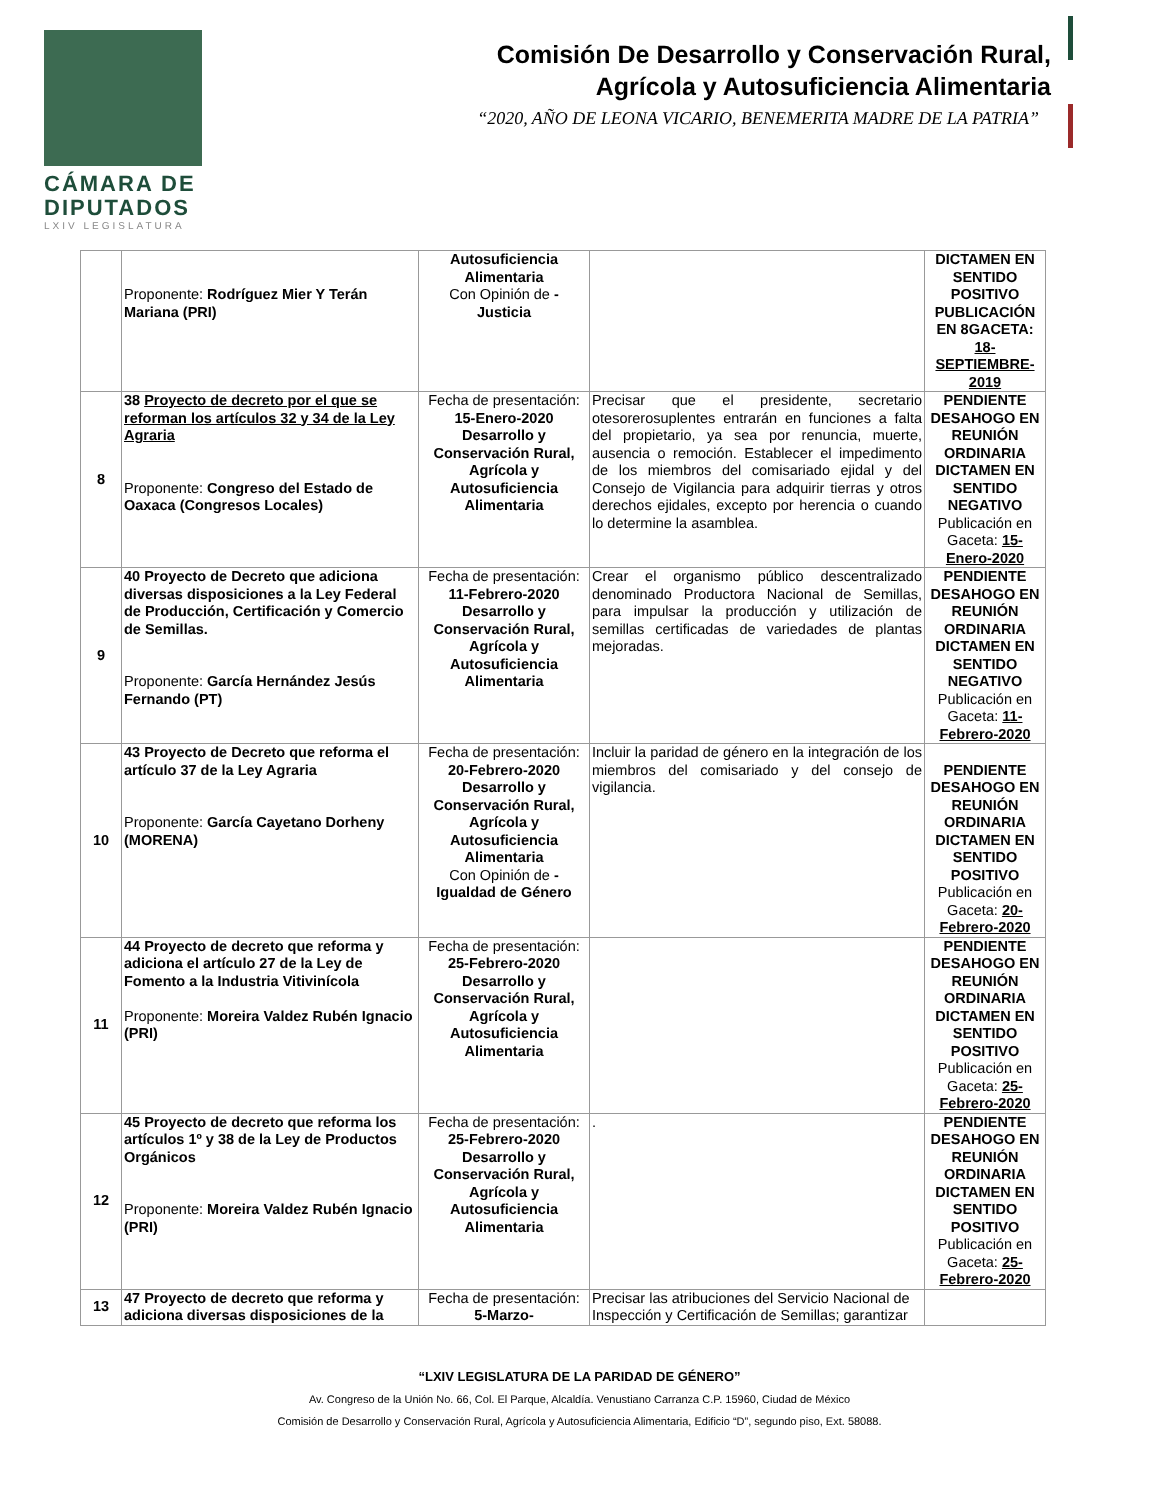CÁMARA DE
DIPUTADOS
LXIV LEGISLATURA
Comisión De Desarrollo y Conservación Rural,
Agrícola y Autosuficiencia Alimentaria
“2020, AÑO DE LEONA VICARIO, BENEMERITA MADRE DE LA PATRIA”
| | Proponente: Rodríguez Mier Y Terán Mariana (PRI) | Autosuficiencia Alimentaria Con Opinión de - Justicia | | DICTAMEN EN SENTIDO POSITIVO PUBLICACIÓN EN 8GACETA: 18-SEPTIEMBRE-2019 |
| 8 | 38 Proyecto de decreto por el que se reforman los artículos 32 y 34 de la Ley Agraria Proponente: Congreso del Estado de Oaxaca (Congresos Locales) | Fecha de presentación: 15-Enero-2020 Desarrollo y Conservación Rural, Agrícola y Autosuficiencia Alimentaria | Precisar que el presidente, secretario otesorerosuplentes entrarán en funciones a falta del propietario, ya sea por renuncia, muerte, ausencia o remoción. Establecer el impedimento de los miembros del comisariado ejidal y del Consejo de Vigilancia para adquirir tierras y otros derechos ejidales, excepto por herencia o cuando lo determine la asamblea. | PENDIENTE DESAHOGO EN REUNIÓN ORDINARIA DICTAMEN EN SENTIDO NEGATIVO Publicación en Gaceta: 15-Enero-2020 |
| 9 | 40 Proyecto de Decreto que adiciona diversas disposiciones a la Ley Federal de Producción, Certificación y Comercio de Semillas. Proponente: García Hernández Jesús Fernando (PT) | Fecha de presentación: 11-Febrero-2020 Desarrollo y Conservación Rural, Agrícola y Autosuficiencia Alimentaria | Crear el organismo público descentralizado denominado Productora Nacional de Semillas, para impulsar la producción y utilización de semillas certificadas de variedades de plantas mejoradas. | PENDIENTE DESAHOGO EN REUNIÓN ORDINARIA DICTAMEN EN SENTIDO NEGATIVO Publicación en Gaceta: 11-Febrero-2020 |
| 10 | 43 Proyecto de Decreto que reforma el artículo 37 de la Ley Agraria Proponente: García Cayetano Dorheny (MORENA) | Fecha de presentación: 20-Febrero-2020 Desarrollo y Conservación Rural, Agrícola y Autosuficiencia Alimentaria Con Opinión de - Igualdad de Género | Incluir la paridad de género en la integración de los miembros del comisariado y del consejo de vigilancia. | PENDIENTE DESAHOGO EN REUNIÓN ORDINARIA DICTAMEN EN SENTIDO POSITIVO Publicación en Gaceta: 20-Febrero-2020 |
| 11 | 44 Proyecto de decreto que reforma y adiciona el artículo 27 de la Ley de Fomento a la Industria Vitivinícola Proponente: Moreira Valdez Rubén Ignacio (PRI) | Fecha de presentación: 25-Febrero-2020 Desarrollo y Conservación Rural, Agrícola y Autosuficiencia Alimentaria | | PENDIENTE DESAHOGO EN REUNIÓN ORDINARIA DICTAMEN EN SENTIDO POSITIVO Publicación en Gaceta: 25-Febrero-2020 |
| 12 | 45 Proyecto de decreto que reforma los artículos 1º y 38 de la Ley de Productos Orgánicos Proponente: Moreira Valdez Rubén Ignacio (PRI) | Fecha de presentación: 25-Febrero-2020 Desarrollo y Conservación Rural, Agrícola y Autosuficiencia Alimentaria | . | PENDIENTE DESAHOGO EN REUNIÓN ORDINARIA DICTAMEN EN SENTIDO POSITIVO Publicación en Gaceta: 25-Febrero-2020 |
| 13 | 47 Proyecto de decreto que reforma y adiciona diversas disposiciones de la | Fecha de presentación: 5-Marzo- | Precisar las atribuciones del Servicio Nacional de Inspección y Certificación de Semillas; garantizar | |
“LXIV LEGISLATURA DE LA PARIDAD DE GÉNERO”
Av. Congreso de la Unión No. 66, Col. El Parque, Alcaldía. Venustiano Carranza C.P. 15960, Ciudad de México
Comisión de Desarrollo y Conservación Rural, Agrícola y Autosuficiencia Alimentaria, Edificio “D”, segundo piso, Ext. 58088.